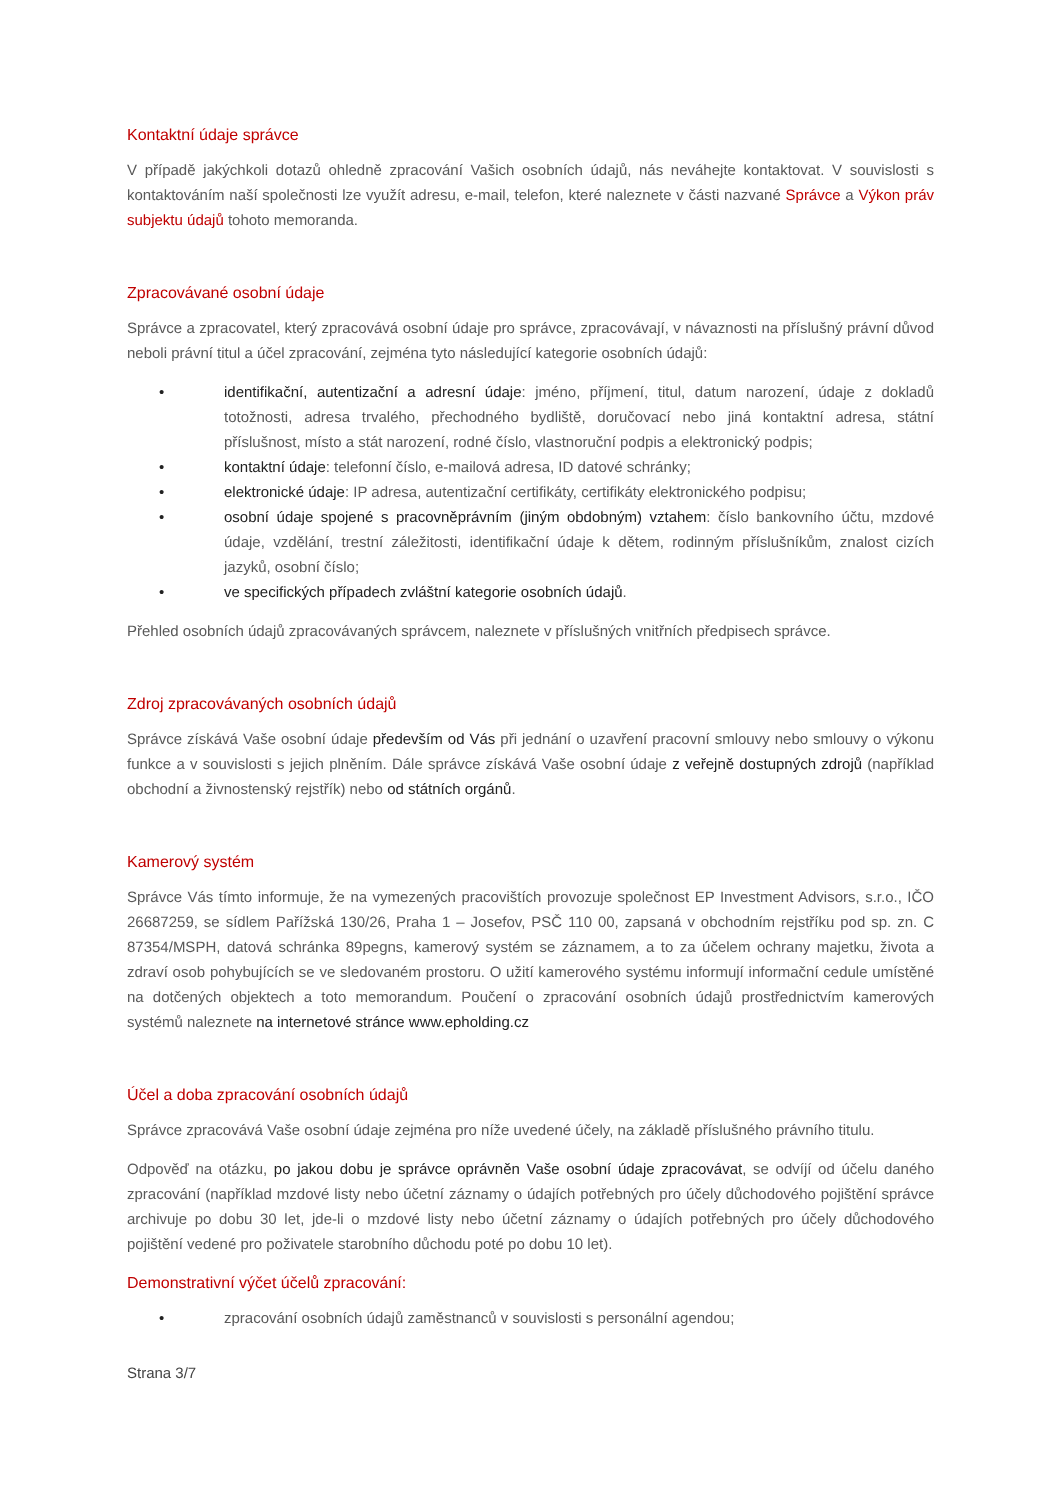Kontaktní údaje správce
V případě jakýchkoli dotazů ohledně zpracování Vašich osobních údajů, nás neváhejte kontaktovat. V souvislosti s kontaktováním naší společnosti lze využít adresu, e-mail, telefon, které naleznete v části nazvané Správce a Výkon práv subjektu údajů tohoto memoranda.
Zpracovávané osobní údaje
Správce a zpracovatel, který zpracovává osobní údaje pro správce, zpracovávají, v návaznosti na příslušný právní důvod neboli právní titul a účel zpracování, zejména tyto následující kategorie osobních údajů:
• identifikační, autentizační a adresní údaje: jméno, příjmení, titul, datum narození, údaje z dokladů totožnosti, adresa trvalého, přechodného bydliště, doručovací nebo jiná kontaktní adresa, státní příslušnost, místo a stát narození, rodné číslo, vlastnoruční podpis a elektronický podpis;
• kontaktní údaje: telefonní číslo, e-mailová adresa, ID datové schránky;
• elektronické údaje: IP adresa, autentizační certifikáty, certifikáty elektronického podpisu;
• osobní údaje spojené s pracovněprávním (jiným obdobným) vztahem: číslo bankovního účtu, mzdové údaje, vzdělání, trestní záležitosti, identifikační údaje k dětem, rodinným příslušníkům, znalost cizích jazyků, osobní číslo;
• ve specifických případech zvláštní kategorie osobních údajů.
Přehled osobních údajů zpracovávaných správcem, naleznete v příslušných vnitřních předpisech správce.
Zdroj zpracovávaných osobních údajů
Správce získává Vaše osobní údaje především od Vás při jednání o uzavření pracovní smlouvy nebo smlouvy o výkonu funkce a v souvislosti s jejich plněním. Dále správce získává Vaše osobní údaje z veřejně dostupných zdrojů (například obchodní a živnostenský rejstřík) nebo od státních orgánů.
Kamerový systém
Správce Vás tímto informuje, že na vymezených pracovištích provozuje společnost EP Investment Advisors, s.r.o., IČO 26687259, se sídlem Pařížská 130/26, Praha 1 – Josefov, PSČ 110 00, zapsaná v obchodním rejstříku pod sp. zn. C 87354/MSPH, datová schránka 89pegns, kamerový systém se záznamem, a to za účelem ochrany majetku, života a zdraví osob pohybujících se ve sledovaném prostoru. O užití kamerového systému informují informační cedule umístěné na dotčených objektech a toto memorandum. Poučení o zpracování osobních údajů prostřednictvím kamerových systémů naleznete na internetové stránce www.epholding.cz
Účel a doba zpracování osobních údajů
Správce zpracovává Vaše osobní údaje zejména pro níže uvedené účely, na základě příslušného právního titulu.
Odpověď na otázku, po jakou dobu je správce oprávněn Vaše osobní údaje zpracovávat, se odvíjí od účelu daného zpracování (například mzdové listy nebo účetní záznamy o údajích potřebných pro účely důchodového pojištění správce archivuje po dobu 30 let, jde-li o mzdové listy nebo účetní záznamy o údajích potřebných pro účely důchodového pojištění vedené pro poživatele starobního důchodu poté po dobu 10 let).
Demonstrativní výčet účelů zpracování:
• zpracování osobních údajů zaměstnanců v souvislosti s personální agendou;
Strana 3/7